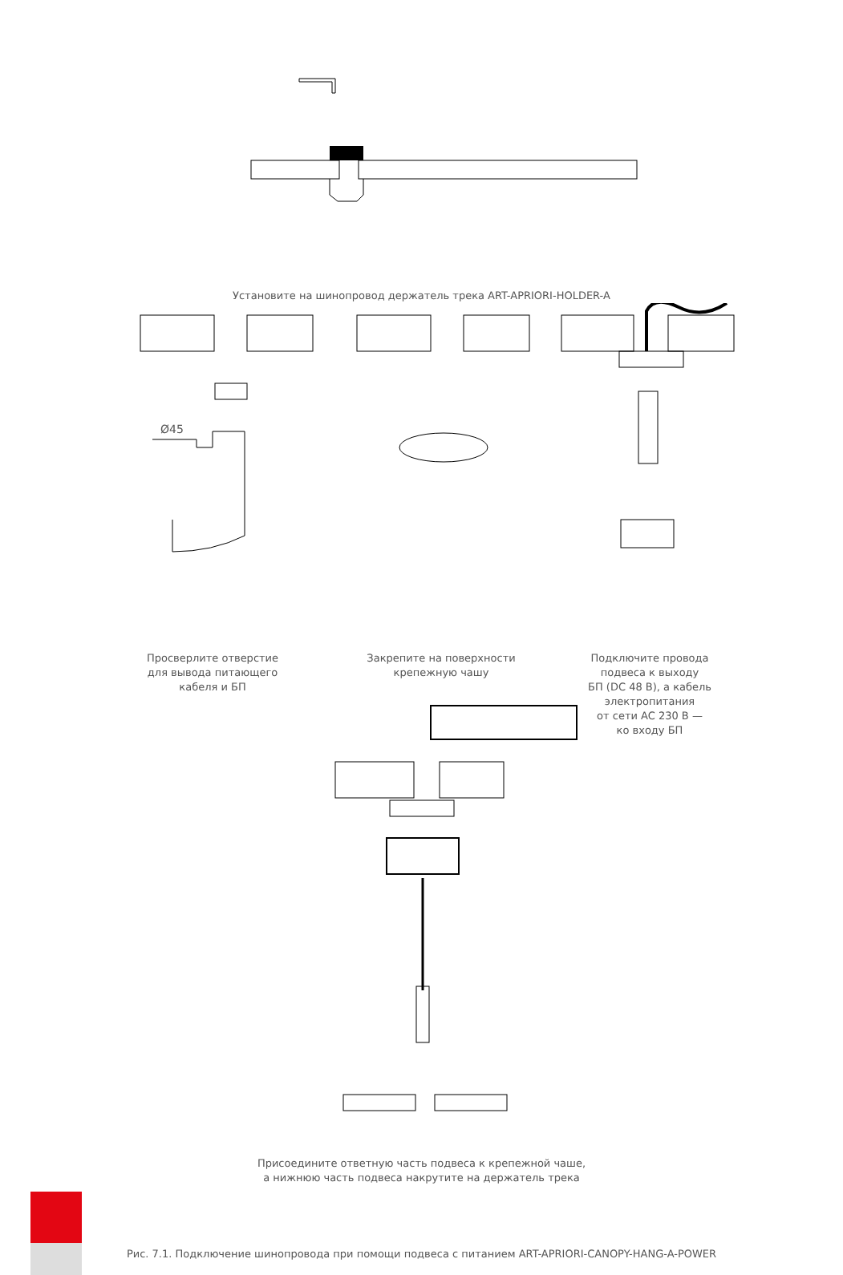Установите на шинопровод держатель трека ART-APRIORI-HOLDER-A
Просверлите отверстие
для вывода питающего
кабеля и БП
Закрепите на поверхности
крепежную чашу
Подключите провода
подвеса к выходу
БП (DC 48 В), а кабель
электропитания
от сети AC 230 В —
ко входу БП
Ø45
Присоедините ответную часть подвеса к крепежной чаше,
а нижнюю часть подвеса накрутите на держатель трека
Рис. 7.1. Подключение шинопровода при помощи подвеса с питанием ART-APRIORI-CANOPY-HANG-A-POWER